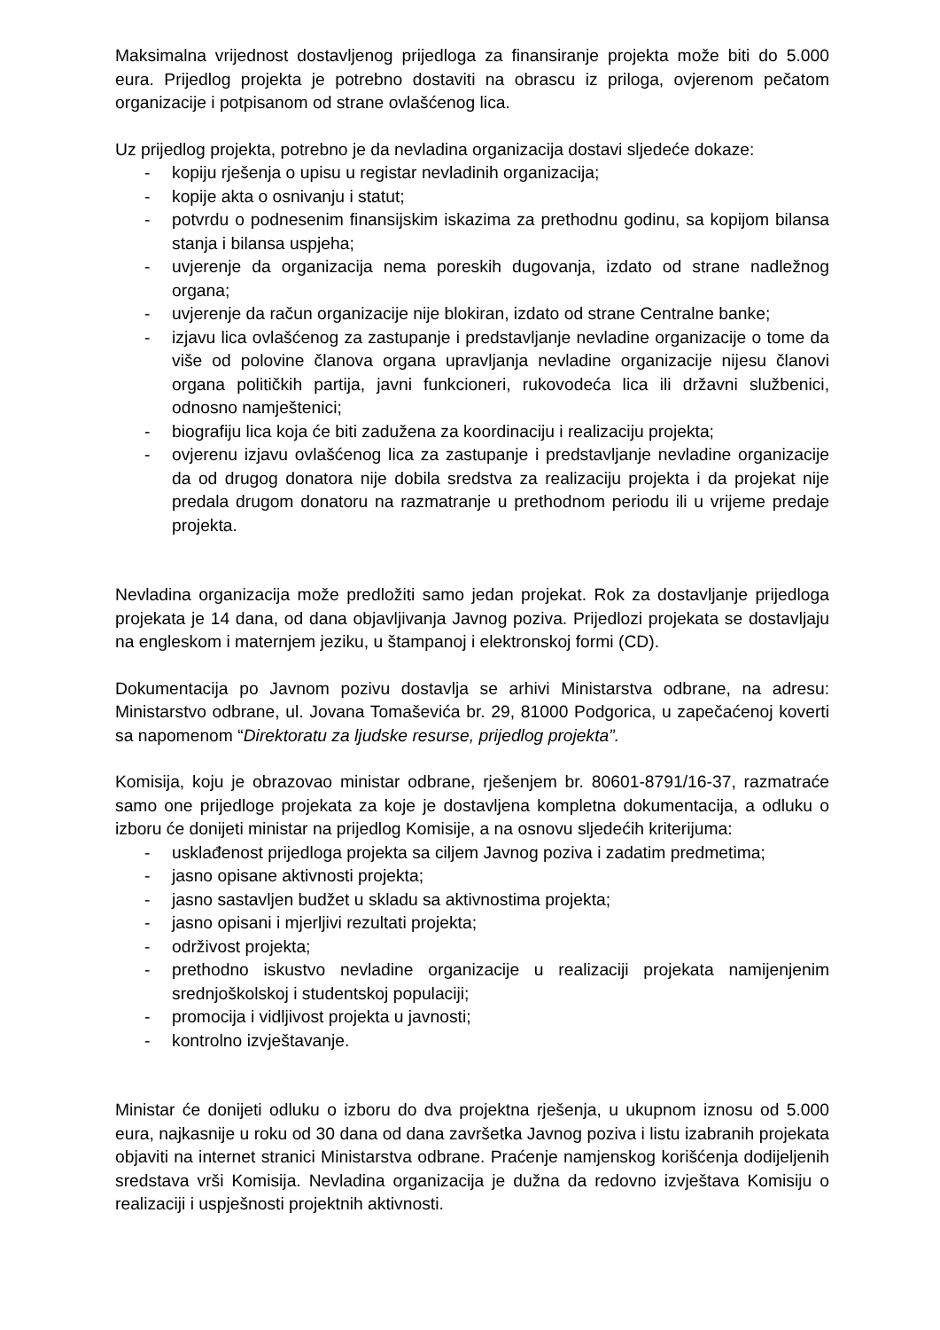Maksimalna vrijednost dostavljenog prijedloga za finansiranje projekta može biti do 5.000 eura. Prijedlog projekta je potrebno dostaviti na obrascu iz priloga, ovjerenom pečatom organizacije i potpisanom od strane ovlašćenog lica.
Uz prijedlog projekta, potrebno je da nevladina organizacija dostavi sljedeće dokaze:
- kopiju rješenja o upisu u registar nevladinih organizacija;
- kopije akta o osnivanju i statut;
- potvrdu o podnesenim finansijskim iskazima za prethodnu godinu, sa kopijom bilansa stanja i bilansa uspjeha;
- uvjerenje da organizacija nema poreskih dugovanja, izdato od strane nadležnog organa;
- uvjerenje da račun organizacije nije blokiran, izdato od strane Centralne banke;
- izjavu lica ovlašćenog za zastupanje i predstavljanje nevladine organizacije o tome da više od polovine članova organa upravljanja nevladine organizacije nijesu članovi organa političkih partija, javni funkcioneri, rukovodeća lica ili državni službenici, odnosno namještenici;
- biografiju lica koja će biti zadužena za koordinaciju i realizaciju projekta;
- ovjerenu izjavu ovlašćenog lica za zastupanje i predstavljanje nevladine organizacije da od drugog donatora nije dobila sredstva za realizaciju projekta i da projekat nije predala drugom donatoru na razmatranje u prethodnom periodu ili u vrijeme predaje projekta.
Nevladina organizacija može predložiti samo jedan projekat. Rok za dostavljanje prijedloga projekata je 14 dana, od dana objavljivanja Javnog poziva. Prijedlozi projekata se dostavljaju na engleskom i maternjem jeziku, u štampanoj i elektronskoj formi (CD).
Dokumentacija po Javnom pozivu dostavlja se arhivi Ministarstva odbrane, na adresu: Ministarstvo odbrane, ul. Jovana Tomaševića br. 29, 81000 Podgorica, u zapečaćenoj koverti sa napomenom “Direktoratu za ljudske resurse, prijedlog projekta”.
Komisija, koju je obrazovao ministar odbrane, rješenjem br. 80601-8791/16-37, razmatraće samo one prijedloge projekata za koje je dostavljena kompletna dokumentacija, a odluku o izboru će donijeti ministar na prijedlog Komisije, a na osnovu sljedećih kriterijuma:
- usklađenost prijedloga projekta sa ciljem Javnog poziva i zadatim predmetima;
- jasno opisane aktivnosti projekta;
- jasno sastavljen budžet u skladu sa aktivnostima projekta;
- jasno opisani i mjerljivi rezultati projekta;
- održivost projekta;
- prethodno iskustvo nevladine organizacije u realizaciji projekata namijenjenim srednjoškolskoj i studentskoj populaciji;
- promocija i vidljivost projekta u javnosti;
- kontrolno izvještavanje.
Ministar će donijeti odluku o izboru do dva projektna rješenja, u ukupnom iznosu od 5.000 eura, najkasnije u roku od 30 dana od dana završetka Javnog poziva i listu izabranih projekata objaviti na internet stranici Ministarstva odbrane. Praćenje namjenskog korišćenja dodijeljenih sredstava vrši Komisija. Nevladina organizacija je dužna da redovno izvještava Komisiju o realizaciji i uspješnosti projektnih aktivnosti.